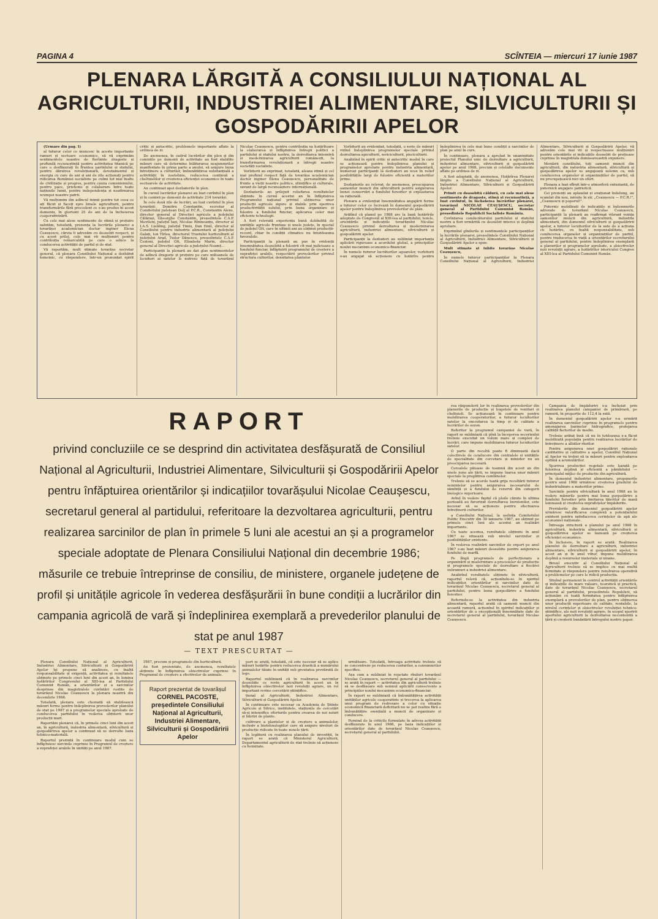PAGINA 4 SCÎNTEIA — miercuri 17 iunie 1987
PLENARA LĂRGITĂ A CONSILIULUI NAȚIONAL AL AGRICULTURII, INDUSTRIEI ALIMENTARE, SILVICULTURII ȘI GOSPODĂRIRII APELOR
(Urmare din pag. I)
al tuturor celor ce muncesc în aceste importante ramuri și sectoare economice, să vă exprimăm sentimentele noastre de fierbinte dragoste și profundă recunoștință pentru activitatea titanică pe care o desfășurați în fruntea partidului și statului, pentru dăruirea revoluționară, devotamentul și energia cu care de ani și ani de zile acționați pentru ridicarea României socialiste pe culmi tot mai înalte de civilizație și progres, pentru cauza comunismului, pentru pace, prietenie și colaborare între toate națiunile lumii, pentru independența și neatîrnarea scumpei noastre patrii.
Vă mulțumim din adîncul inimii pentru tot ceea ce ați făcut și faceți spre binele agriculturii, pentru transformările fără precedent ce s-au produs în acest domeniu, în gloriosii 25 de ani de la încheierea cooperativizării.
Cu cele mai alese sentimente de stimă și prețuire salutăm, totodată, prezența la lucrările plenarei a tovarășei academician doctor inginer Elena Ceaușescu, căreia îi adresăm cu deosebit respect, și cu acest prilej, cele mai vii mulțumiri pentru contribuția remarcabilă pe care o aduce la conducerea activității de partid și de stat.
Vă raportăm, mult stimate tovarășe secretar general, că plenara Consiliului Național a dezbătut temeinic, cu răspundere, într-un pronunțat spirit critic și autocritic, problemele importante aflate la ordinea de zi.
De asemenea, în cadrul lucrărilor din plen și din comisiile pe domenii de activitate au fost stabilite măsuri care să determine înlăturarea neajunsurilor manifestate în prima parte a anului, să asigure buna întreținere a culturilor, îmbunătățirea substanțială a activității în zootehnie, reducerea continuă a cheltuielilor și creșterea eficienței economice în toate sectoarele de activitate.
Au continuat apoi dezbaterile în plen.
În cursul lucrărilor plenarei au luat cuvîntul în plen și în comisii pe domenii de activitate 214 tovarăși.
În cele două zile de lucrări, au luat cuvîntul în plen tovarășii: Dumitru Constantin, secretar al Comitetului județean Dolj al P.C.R., Constantin Alexe, director general al Direcției agricole a județului Călărași, Gheorghe Constantin, președintele C.A.P. Movileni, județul Iași, Nicolae Rîmneanțu, director al I.A.S. Liebling, județul Timiș, Dan Emil, director al Consiliului pentru industrie alimentară al județului Galați, Ion Tîrlea, directorul Trustului horticulturii al județului Arad, Tudor Dănescu, președintele C.A.P. Ceziení, județul Olt, Elisabeta Marin, director general al Direcției agricole a județului Neamț...
Participanții la plenară au dat glas sentimentelor de adîncă dragoste și prețuire pe care milioanele de locuitori ai satelor le nutresc față de tovarășul Nicolae Ceaușescu, pentru contribuția sa hotărîtoare la elaborarea și înfăptuirea întregii politici a partidului și statului nostru, la dezvoltarea intensivă și modernizarea agriculturii românești, la transformarea revoluționară a întregii noastre societăți socialiste.
Vorbitorii au exprimat, totodată, aleasa stimă și cel mai profund respect față de tovarășa academician doctor inginer Elena Ceaușescu, personalitate de frunte a vieții noastre politice, științifice și culturale, savant de largă recunoaștere internațională.
Dezbaterile au prilejuit reliefarea rezultatelor obținute în cursul acestui an în înfăptuirea Programului național privind obținerea unor producții agricole sigure și stabile prin sporirea productivității solului, prin buna organizare și folosire a fondului funciar, aplicarea celor mai eficiente tehnologii.
A fost relevată experiența bună dobîndită de unitățile agricole fruntașe și unele județe, în special de județul Olt, care în ultimii ani au obținut producții-record, chiar în condiții climatice nu întotdeauna favorabile.
Participanții la plenară au pus în evidență însemnătatea deosebită a folosirii cît mai judicioase a fondului funciar, înfăptuirii programului de creștere a suprafeței arabile, respectării prevederilor privind structura culturilor, densitatea plantelor.
Vorbitorii au evidențiat, totodată, o serie de măsuri vizînd îndeplinirea programelor speciale privind dezvoltarea apiculturii, sericiculturii, pisciculturii.
Analizînd în spirit critic și autocritic modul în care se acționează pentru îndeplinirea planului și programelor aprobate pentru industria alimentară, numeroși participanți la dezbateri au scos în relief posibilitățile largi de folosire eficientă a materiilor prime.
Dezbaterile au relevat, de asemenea, preocuparea oamenilor muncii din silvicultură pentru asigurarea bunei conservări a fondului forestier și exploatarea sa rațională.
Plenara a evidențiat însemnătatea angajării ferme a tuturor celor ce lucrează în domeniul gospodăririi apelor pentru îndeplinirea prevederilor de plan.
Arătînd că planul pe 1988 are la bază hotărîrile adoptate de Congresul al XIII-lea al partidului, tezele, orientările și indicațiile tovarășului Nicolae Ceaușescu privind dezvoltarea și modernizarea agriculturii, industriei alimentare, silviculturii și gospodăririi apelor.
Participanții la dezbateri au subliniat importanța aplicării riguroase a acordului global, a principiilor noului mecanism economico-financiar.
În numele tuturor lucrătorilor ogoarelor, vorbitorii s-au angajat să acționeze cu hotărîre pentru îndeplinirea în cele mai bune condiții a sarcinilor de plan pe anul în curs.
În continuare, plenara a aprobat în unanimitate proiectul Planului unic de dezvoltare a agriculturii, industriei alimentare, silviculturii și gospodăririi apelor pe anul 1988, precum și celelalte documente aflate pe ordinea de zi.
A fost adoptată, de asemenea, Hotărîrea Plenarei lărgite a Consiliului Național al Agriculturii, Industriei Alimentare, Silviculturii și Gospodăririi Apelor.
Primit cu deosebită căldură, cu cele mai alese sentimente de dragoste, stimă și recunoștință, a luat cuvîntul, în încheierea lucrărilor plenarei, tovarășul NICOLAE CEAUȘESCU, secretar general al Partidului Comunist Român, președintele Republicii Socialiste România.
Cuvîntarea conducătorului partidului și statului nostru a fost urmărită cu deosebit interes și deplină aprobare.
Exprimînd gîndurile și sentimentele participanților la lucrările plenarei, președintele Consiliului Național al Agriculturii, Industriei Alimentare, Silviculturii și Gospodăririi Apelor a spus:
Mult stimate și iubite tovarășe Nicolae Ceaușescu,
În numele tuturor participanților la Plenara Consiliului Național al Agriculturii, Industriei Alimentare, Silviculturii și Gospodăririi Apelor, vă adresăm cele mai vii și respectuoase mulțumiri pentru orientările și indicațiile deosebit de prețioase cuprinse în magistrala dumneavoastră expunere.
Membrii consiliului, toți oamenii muncii din agricultură, din industria alimentară, silvicultură și gospodărirea apelor se angajează solemn ca, sub conducerea organelor și organizațiilor de partid, să nu precupețească nici un efort.
Plenara a luat sfîrșit într-o atmosferă entuziastă, de puternică angajare patriotică.
Cei prezenți au aplaudat și ovaționat îndelung, au scandat din nou, minute în șir, „Ceaușescu — P.C.R.!", „Ceaușescu și poporul!".
Puternic mobilizați de indicațiile și îndemnurile adresate de tovarășul Nicolae Ceaușescu, participanții la plenară au reafirmat vibrant voința oamenilor muncii din agricultură, industria alimentară, din domeniul silviculturii și gospodăririi apelor, a tuturor locuitorilor de la sate de a acționa cu hotărîre, cu înaltă responsabilitate, sub conducerea organelor și organizațiilor de partid, pentru traducerea în viață a orientărilor secretarului general al partidului, pentru îndeplinirea exemplară a planurilor și programelor aprobate, a obiectivelor noii revoluții agrare, a hotărîrilor istoricului Congres al XIII-lea al Partidului Comunist Român.
RAPORT
privind concluziile ce se desprind din activitatea desfășurată de Consiliul Național al Agriculturii, Industriei Alimentare, Silviculturii și Gospodăririi Apelor pentru înfăptuirea orientărilor și indicațiilor tovarășului Nicolae Ceaușescu, secretarul general al partidului, referitoare la dezvoltarea agriculturii, pentru realizarea sarcinilor de plan în primele 5 luni ale acestui an și a programelor speciale adoptate de Plenara Consiliului Național din decembrie 1986; măsurile ce trebuie întreprinse de consiliu, de ministere, organele județene de profil și unitățile agricole în vederea desfășurării în bune condiții a lucrărilor din campania agricolă de vară și îndeplinirea exemplară a prevederilor planului de stat pe anul 1987
— TEXT PRESCURTAT —
Plenara Consiliului Național al Agriculturii, Industriei Alimentare, Silviculturii și Gospodăririi Apelor își propune să analizeze, cu înaltă responsabilitate și exigență, activitatea și rezultatele obținute pe primele cinci luni din acest an, în lumina hotărîrilor Congresului al XIII-lea al Partidului Comunist Român, a orientărilor și a sarcinilor desprinse din magistralele cuvîntări rostite de tovarășul Nicolae Ceaușescu la plenara noastră din decembrie 1986.
Totodată, plenara este chemată să stabilească măsuri ferme pentru îndeplinirea prevederilor planului de stat pe 1987 și a programelor speciale aprobate de conducerea partidului în vederea obținerii unor producții mari.
Raportăm plenarei că, în primele cinci luni din acest an, în agricultură, industria alimentară, silvicultură și gospodărirea apelor a continuat să se dezvolte baza tehnico-materială.
Raportul prezintă în continuare modul cum se înfăptuiesc sarcinile cuprinse în Programul de creștere a suprafeței arabile în unități pe anul 1987.
1987, precum și programele din horticultură.
Au fost prezentate, de asemenea, rezultatele obținute în înfăptuirea obiectivelor cuprinse în Programul de creștere a efectivelor de animale.
Raport prezentat de tovarășul
CORNEL PACOSTE, președintele Consiliului Național al Agriculturii, Industriei Alimentare, Silviculturii și Gospodăririi Apelor
port se arată, totodată, că este necesar să se aplice măsuri hotărîte pentru reducerea drastică a numărului animalelor tăiate în unități sub greutatea prevăzută de lege.
Raportul subliniază că în realizarea sarcinilor deosebite ce revin agriculturii în acest an în înfăptuirea obiectivelor noii revoluții agrare, un rol important revine cercetării științifice.
țional al Agriculturii, Industriei Alimentare, Silviculturii și Gospodăririi Apelor.
În continuare este necesar ca Academia de Științe Agricole și Silvice, institutele, stațiunile de cercetări să-și intensifice eforturile pentru crearea de noi soiuri și hibrizi de plante.
cultivare a plantelor și de creștere a animalelor, inclusiv a biotehnologiilor care să asigure niveluri de producție ridicate în toate zonele țării.
În legătură cu realizarea planului de investiții, în raport se arată că Ministerul Agriculturii, Departamentul agriculturii de stat trebuie să acționeze cu fermitate.
următoare. Totodată, întreaga activitate trebuie să se concentreze pe reducerea costurilor, a consumurilor specifice.
Așa cum a subliniat în repetate rînduri tovarășul Nicolae Ceaușescu, secretarul general al partidului — se arată în raport — activitatea din agricultură trebuie să se desfășoare sub semnul aplicării consecvente a principiilor noului mecanism economico-financiar.
În raport se subliniază că îmbunătățirea activității unităților agricole cooperatiste și trecerea la aplicarea unui program de redresare a celor cu situație economică financiară deficitară nu se pot realiza fără o îmbunătățire esențială a muncii de organizare și conducere.
Pornind de la criticile formulate în adresa activității desfășurate în anul 1986, pe baza indicațiilor și orientărilor date de tovarășul Nicolae Ceaușescu, secretarul general al partidului.
rea răspunderii lor în realizarea prevederilor din planurile de producție și bugetele de venituri și cheltuieli. Se acționează în continuare pentru mobilizarea cooperatorilor, a tuturor locuitorilor satelor la executarea la timp și de calitate a lucrărilor de sezon.
Referitor la programul campaniei de vară, în raport se subliniază că pînă la începerea secerișului trebuie executat un volum mare și complex de lucrări, care impune mobilizarea tuturor locuitorilor satelor.
O parte din recoltă poate fi diminuată dacă colectivele de conducere din centralele și unitățile de specialitate din cercetare și minister nu au preocuparea necesară.
Cerealele păioase de toamnă din acest an din unele zone ale țării, se impune luarea unor măsuri speciale la pregătirea combinelor.
Trebuie să se acorde toată grija recoltării tuturor semințelor pentru asigurarea necesarului de sămînță și a fondului de rezervă din categorii biologice superioare.
Avînd în vedere faptul că ploile căzute în ultima perioadă au favorizat dezvoltarea buruienilor, este necesar să se acționeze pentru efectuarea întreținerii culturilor.
a Consiliului Național, la ședința Comitetului Politic Executiv din 30 ianuarie 1987, au obținut pe primele cinci luni ale acestui an realizări importante.
Cu toate acestea, rezultatele obținute în anul 1987 se situează sub nivelul sarcinilor și posibilităților existente.
În vederea realizării sarcinilor de export pe anul 1987 s-au luat măsuri deosebite pentru asigurarea fondului de marfă.
Pe lîngă programele de perfecționare a organizării și modernizare a proceselor de producție și programele speciale de dezvoltare a fiecărei subramuri a industriei alimentare.
Analizînd rezultatele obținute în silvicultură, raportul relevă că, acționîndu-se în spiritul indicațiilor, orientărilor și sarcinilor date de tovarășul Nicolae Ceaușescu, secretarul general al partidului, pentru buna gospodărire a fondului forestier.
Referindu-se la activitatea din industria alimentară, raportul arată că oamenii muncii din această ramură, acționînd în spiritul indicațiilor și orientărilor de o excepțională însemnătate date de secretarul general al partidului, tovarășul Nicolae Ceaușescu.
Campania de împăduriri s-a încheiat prin realizarea planului campaniei de primăvară, pe ramură, în proporție de 112,4 la sută.
În domeniul gospodăririi apelor s-a urmărit realizarea sarcinilor cuprinse în programele pentru amenajarea bazinelor hidrografice, protejarea calității factorilor de mediu.
Trebuie arătat însă că nu în totdeauna s-a făcut mobilizată populația pentru realizarea lucrărilor de întreținere a albiilor rîurilor.
Pentru asigurarea unei gospodăriri raționale cantitative și calitative a apelor, Consiliul Național al Apelor va trebui să ia măsuri pentru exploatarea optimă a acumulărilor.
Sporirea producției vegetale este bazată pe folosirea deplină și eficientă a pămîntului — principalul mijloc de producție din agricultură.
În domeniul industriei alimentare, propunerile pentru anul 1988 urmăresc creșterea gradului de industrializare a materiilor prime.
Sarcinile pentru silvicultură în anul 1988 au în vedere măsurile pentru mai buna gospodărire a fondului forestier prin limitarea tăierilor de masă lemnoasă și creșterea suprafețelor împădurite.
Previderile din domeniul gospodăririi apelor urmăresc valorificarea complexă a potențialului existent pentru satisfacerea cerințelor de apă ale economiei naționale.
Întreaga structură a planului pe anul 1988 în agricultură, industria alimentară, silvicultură și gospodărirea apelor se bazează pe creșterea eficienței economice.
În încheiere, în raport se arată: Realizarea planului de dezvoltare a agriculturii, industriei alimentare, silviculturii și gospodăririi apelor, în acest an și în anul viitor, impune mobilizarea deplină a resurselor materiale și umane.
Biroul executiv al Consiliului Național al Agriculturii trebuie să se implice cu mai multă fermitate și răspundere pentru rezolvarea operativă a problemelor pe care le ridică producția.
Situînd permanent în centrul activității orientările și indicațiile de mare valoare, teoretică și practică, date de tovarășul Nicolae Ceaușescu, secretarul general al partidului, președintele Republicii, să acționăm cu toată fermitatea pentru înfăptuirea exemplară a prevederilor de plan, pentru obținerea unor producții superioare de calitate, rentabile, la nivelul cerințelor și obiectivelor revoluției tehnico-științifice, ale noii revoluții agrare, în scopul sporirii aportului agriculturii la dezvoltarea necontenită a țării și creșterii bunăstării întregului nostru popor.